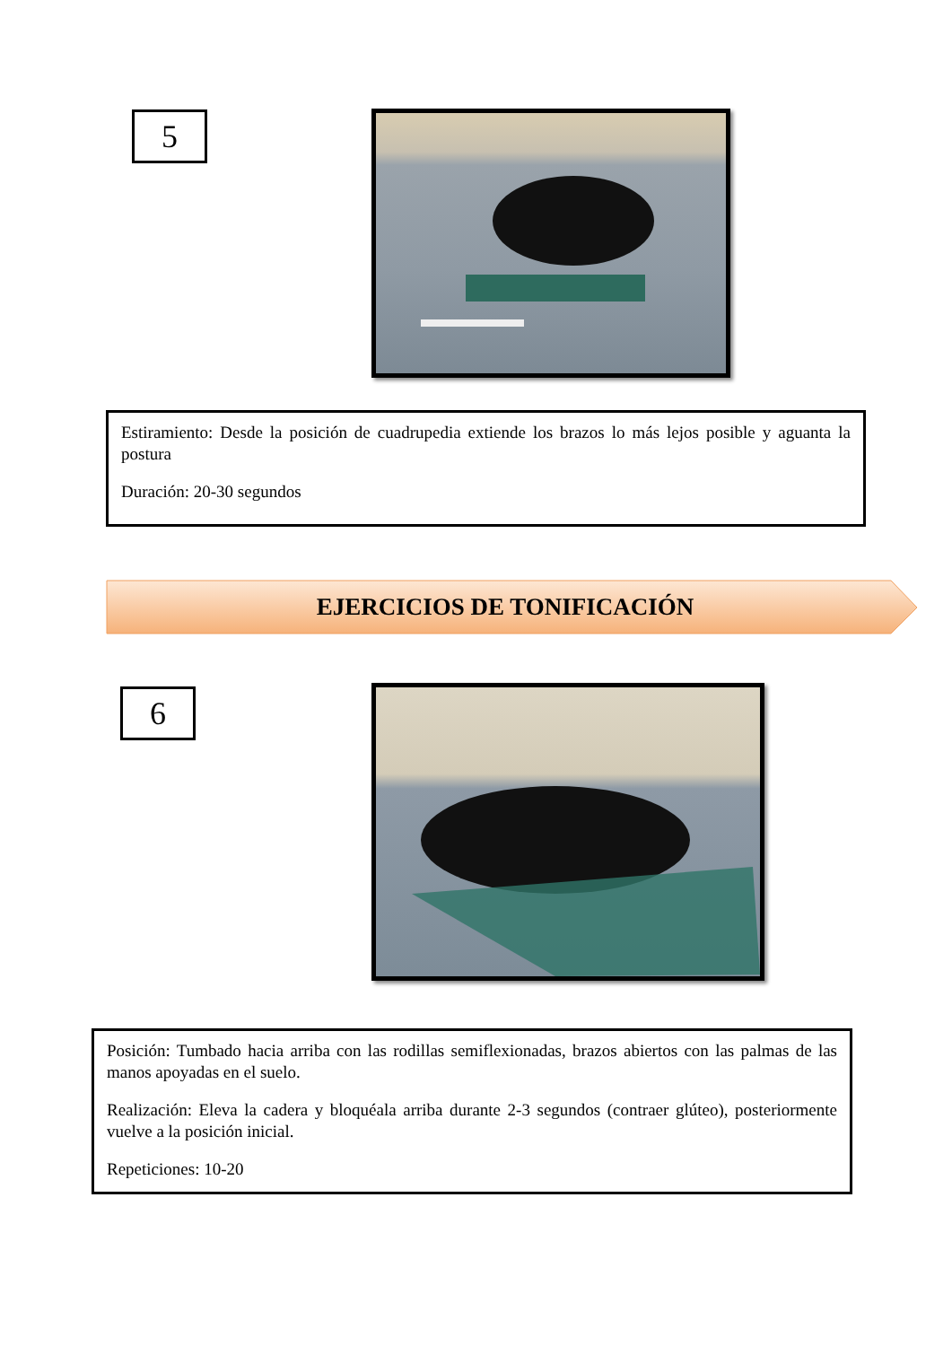5
Estiramiento: Desde la posición de cuadrupedia extiende los brazos lo más lejos posible y aguanta la postura
Duración: 20-30 segundos
EJERCICIOS DE TONIFICACIÓN
6
Posición: Tumbado hacia arriba con las rodillas semiflexionadas, brazos abiertos con las palmas de las manos apoyadas en el suelo.
Realización: Eleva la cadera y bloquéala arriba durante 2-3 segundos (contraer glúteo), posteriormente vuelve a la posición inicial.
Repeticiones: 10-20